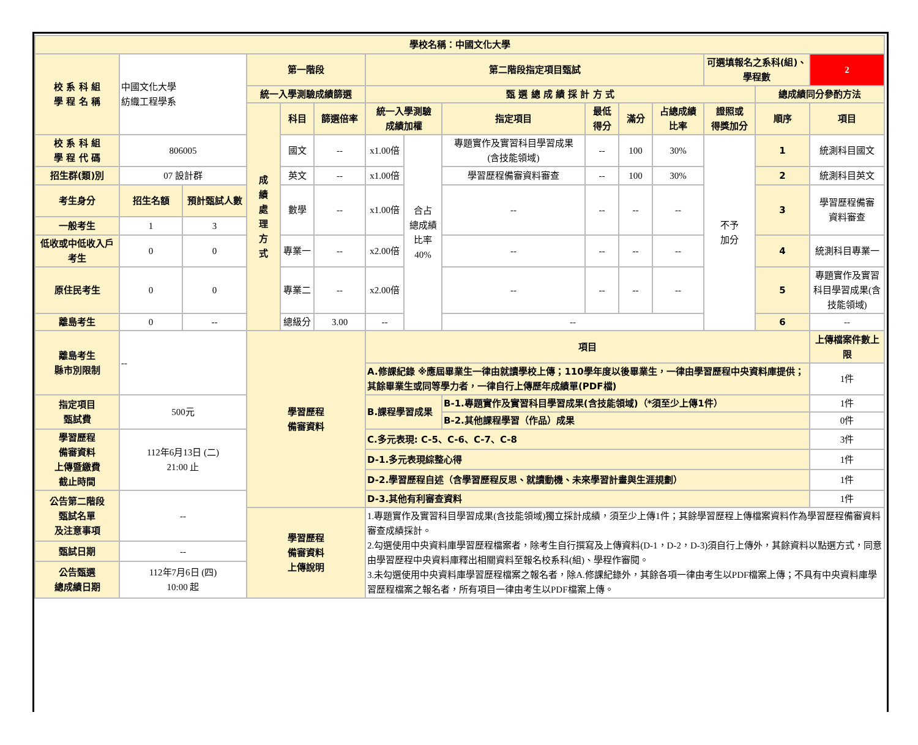| 學校名稱：中國文化大學 | | | | | | | | | | | | | | |
| 校 系 科 組 學 程 名 稱 | 中國文化大學 紡織工程學系 | | 第一階段 | | | 第二階段指定項目甄試 | | | | | | 可選填報名之系科(組)、學程數 | | 2 |
| | | | 統一入學測驗成績篩選 | | | 甄 選 總 成 績 採 計 方 式 | | | | | | | 總成績同分參酌方法 | |
| | | | 成 績 處 理 方 式 | 科目 | 篩選倍率 | 統一入學測驗 成績加權 | | 指定項目 | 最低 得分 | 滿分 | 占總成績 比率 | 證照或 得獎加分 | 順序 | 項目 |
| 校 系 科 組 學 程 代 碼 | 806005 | | | 國文 | -- | x1.00倍 | 合占 總成績 比率 40% | 專題實作及實習科目學習成果 (含技能領域) | -- | 100 | 30% | 不予 加分 | 1 | 統測科目國文 |
| 招生群(類)別 | 07 設計群 | | | 英文 | -- | x1.00倍 | | 學習歷程備審資料審查 | -- | 100 | 30% | | 2 | 統測科目英文 |
| 考生身分 | 招生名額 | 預計甄試人數 | | 數學 | -- | x1.00倍 | | -- | -- | -- | -- | | 3 | 學習歷程備審 資料審查 |
| 一般考生 | 1 | 3 | | | | | | | | | | | | |
| 低收或中低收入戶考生 | 0 | 0 | | 專業一 | -- | x2.00倍 | | -- | -- | -- | -- | | 4 | 統測科目專業一 |
| 原住民考生 | 0 | 0 | | 專業二 | -- | x2.00倍 | | -- | -- | -- | -- | | 5 | 專題實作及實習科目學習成果(含技能領域) |
| 離島考生 | 0 | -- | | 總級分 | 3.00 | -- | | -- | | | | | 6 | -- |
| 離島考生 縣市別限制 | -- | | 學習歷程 備審資料 | | | 項目 | | | | | | | | 上傳檔案件數上限 |
| | | | | | | A.修課紀錄 ※應屆畢業生一律由就讀學校上傳；110學年度以後畢業生，一律由學習歷程中央資料庫提供；其餘畢業生或同等學力者，一律自行上傳歷年成績單(PDF檔) | | | | | | | | 1件 |
| 指定項目 甄試費 | 500元 | | | | | B.課程學習成果 | | B-1.專題實作及實習科目學習成果(含技能領域)（*須至少上傳1件） | | | | | | 1件 |
| | | | | | | | | B-2.其他課程學習（作品）成果 | | | | | | 0件 |
| 學習歷程 備審資料 上傳暨繳費 截止時間 | 112年6月13日 (二) 21:00 止 | | | | | C.多元表現: C-5、C-6、C-7、C-8 | | | | | | | | 3件 |
| | | | | | | D-1.多元表現綜整心得 | | | | | | | | 1件 |
| | | | | | | D-2.學習歷程自述（含學習歷程反思、就讀動機、未來學習計畫與生涯規劃） | | | | | | | | 1件 |
| 公告第二階段 甄試名單 及注意事項 | -- | | | | | D-3.其他有利審查資料 | | | | | | | | 1件 |
| | | | 學習歷程 備審資料 上傳說明 | | | 1.專題實作及實習科目學習成果(含技能領域)獨立採計成績，須至少上傳1件；其餘學習歷程上傳檔案資料作為學習歷程備審資料審查成績採計。 2.勾選使用中央資料庫學習歷程檔案者，除考生自行撰寫及上傳資料(D-1，D-2，D-3)須自行上傳外，其餘資料以點選方式，同意由學習歷程中央資料庫釋出相關資料至報名校系科(組)、學程作審閱。 3.未勾選使用中央資料庫學習歷程檔案之報名者，除A.修課紀錄外，其餘各項一律由考生以PDF檔案上傳；不具有中央資料庫學習歷程檔案之報名者，所有項目一律由考生以PDF檔案上傳。 | | | | | | | | |
| 甄試日期 | -- | | | | | | | | | | | | | |
| 公告甄選 總成績日期 | 112年7月6日 (四) 10:00 起 | | | | | | | | | | | | | |